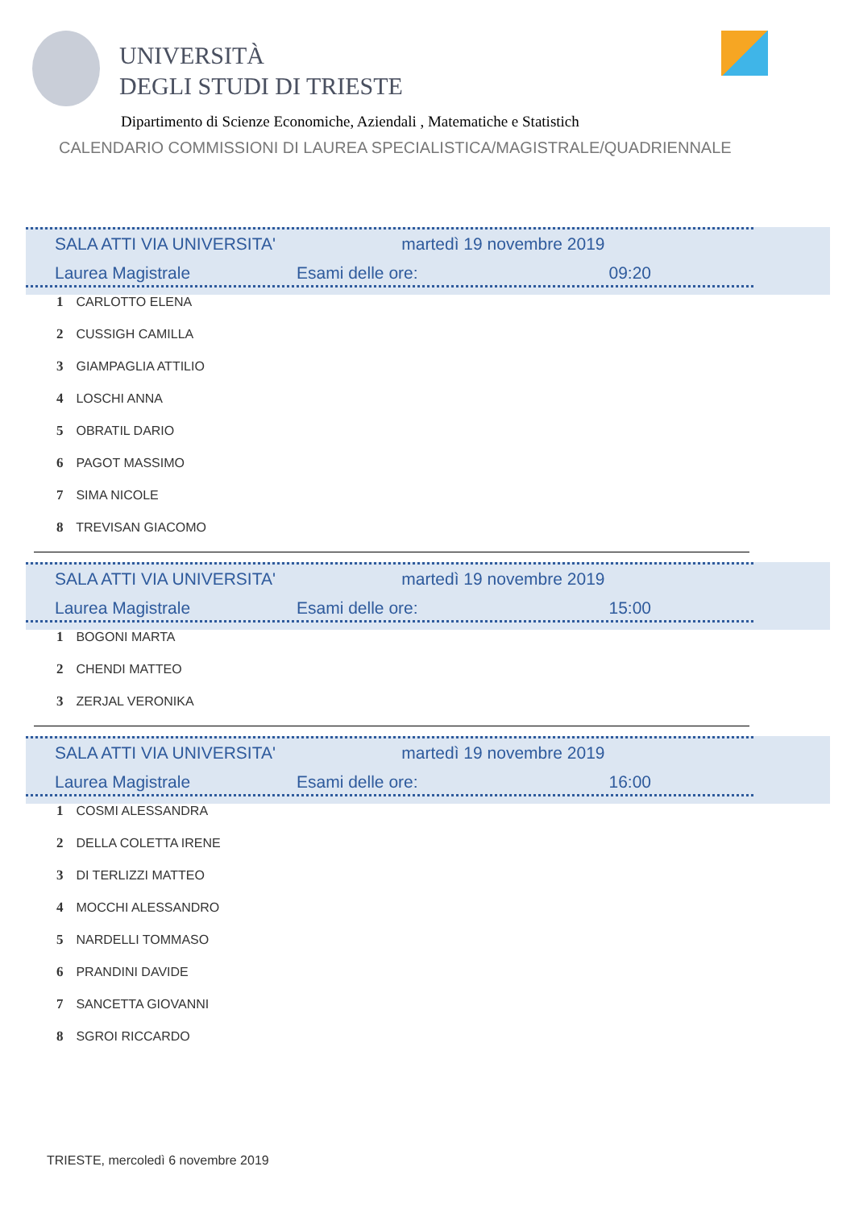UNIVERSITÀ
DEGLI STUDI DI TRIESTE
Dipartimento di Scienze Economiche, Aziendali , Matematiche e Statistich
CALENDARIO COMMISSIONI DI LAUREA SPECIALISTICA/MAGISTRALE/QUADRIENNALE
| SALA ATTI VIA UNIVERSITA' | | martedì 19 novembre 2019 | |
| Laurea Magistrale | Esami delle ore: | | 09:20 |
1 CARLOTTO ELENA
2 CUSSIGH CAMILLA
3 GIAMPAGLIA ATTILIO
4 LOSCHI ANNA
5 OBRATIL DARIO
6 PAGOT MASSIMO
7 SIMA NICOLE
8 TREVISAN GIACOMO
| SALA ATTI VIA UNIVERSITA' | | martedì 19 novembre 2019 | |
| Laurea Magistrale | Esami delle ore: | | 15:00 |
1 BOGONI MARTA
2 CHENDI MATTEO
3 ZERJAL VERONIKA
| SALA ATTI VIA UNIVERSITA' | | martedì 19 novembre 2019 | |
| Laurea Magistrale | Esami delle ore: | | 16:00 |
1 COSMI ALESSANDRA
2 DELLA COLETTA IRENE
3 DI TERLIZZI MATTEO
4 MOCCHI ALESSANDRO
5 NARDELLI TOMMASO
6 PRANDINI DAVIDE
7 SANCETTA GIOVANNI
8 SGROI RICCARDO
TRIESTE, mercoledì 6 novembre 2019